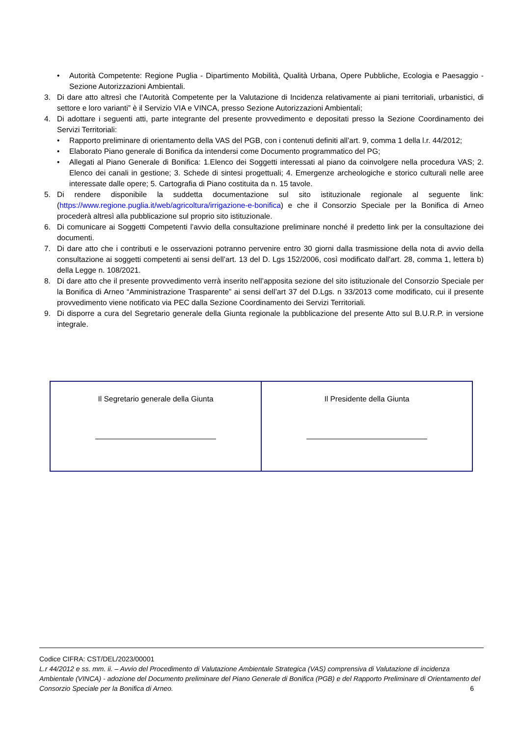• Autorità Competente: Regione Puglia - Dipartimento Mobilità, Qualità Urbana, Opere Pubbliche, Ecologia e Paesaggio - Sezione Autorizzazioni Ambientali.
3. Di dare atto altresì che l’Autorità Competente per la Valutazione di Incidenza relativamente ai piani territoriali, urbanistici, di settore e loro varianti” è il Servizio VIA e VINCA, presso Sezione Autorizzazioni Ambientali;
4. Di adottare i seguenti atti, parte integrante del presente provvedimento e depositati presso la Sezione Coordinamento dei Servizi Territoriali:
• Rapporto preliminare di orientamento della VAS del PGB, con i contenuti definiti all’art. 9, comma 1 della l.r. 44/2012;
• Elaborato Piano generale di Bonifica da intendersi come Documento programmatico del PG;
• Allegati al Piano Generale di Bonifica: 1.Elenco dei Soggetti interessati al piano da coinvolgere nella procedura VAS; 2. Elenco dei canali in gestione; 3. Schede di sintesi progettuali; 4. Emergenze archeologiche e storico culturali nelle aree interessate dalle opere; 5. Cartografia di Piano costituita da n. 15 tavole.
5. Di rendere disponibile la suddetta documentazione sul sito istituzionale regionale al seguente link: (https://www.regione.puglia.it/web/agricoltura/irrigazione-e-bonifica) e che il Consorzio Speciale per la Bonifica di Arneo procederà altresì alla pubblicazione sul proprio sito istituzionale.
6. Di comunicare ai Soggetti Competenti l’avvio della consultazione preliminare nonché il predetto link per la consultazione dei documenti.
7. Di dare atto che i contributi e le osservazioni potranno pervenire entro 30 giorni dalla trasmissione della nota di avvio della consultazione ai soggetti competenti ai sensi dell’art. 13 del D. Lgs 152/2006, così modificato dall'art. 28, comma 1, lettera b) della Legge n. 108/2021.
8. Di dare atto che il presente provvedimento verrà inserito nell’apposita sezione del sito istituzionale del Consorzio Speciale per la Bonifica di Arneo “Amministrazione Trasparente” ai sensi dell’art 37 del D.Lgs. n 33/2013 come modificato, cui il presente provvedimento viene notificato via PEC dalla Sezione Coordinamento dei Servizi Territoriali.
9. Di disporre a cura del Segretario generale della Giunta regionale la pubblicazione del presente Atto sul B.U.R.P. in versione integrale.
| Il Segretario generale della Giunta | Il Presidente della Giunta |
Codice CIFRA: CST/DEL/2023/00001
L.r 44/2012 e ss. mm. ii. – Avvio del Procedimento di Valutazione Ambientale Strategica (VAS) comprensiva di Valutazione di incidenza Ambientale (VINCA) - adozione del Documento preliminare del Piano Generale di Bonifica (PGB) e del Rapporto Preliminare di Orientamento del Consorzio Speciale per la Bonifica di Arneo. 6